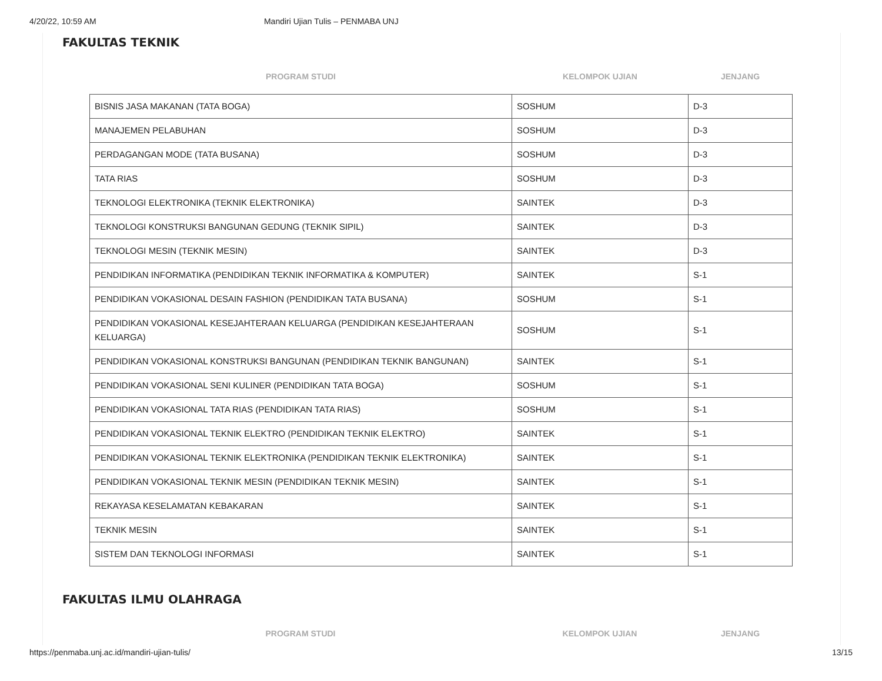4/20/22, 10:59 AM Mandiri Ujian Tulis – PENMABA UNJ
FAKULTAS TEKNIK
| PROGRAM STUDI | KELOMPOK UJIAN | JENJANG |
| --- | --- | --- |
| BISNIS JASA MAKANAN (TATA BOGA) | SOSHUM | D-3 |
| MANAJEMEN PELABUHAN | SOSHUM | D-3 |
| PERDAGANGAN MODE (TATA BUSANA) | SOSHUM | D-3 |
| TATA RIAS | SOSHUM | D-3 |
| TEKNOLOGI ELEKTRONIKA (TEKNIK ELEKTRONIKA) | SAINTEK | D-3 |
| TEKNOLOGI KONSTRUKSI BANGUNAN GEDUNG (TEKNIK SIPIL) | SAINTEK | D-3 |
| TEKNOLOGI MESIN (TEKNIK MESIN) | SAINTEK | D-3 |
| PENDIDIKAN INFORMATIKA (PENDIDIKAN TEKNIK INFORMATIKA & KOMPUTER) | SAINTEK | S-1 |
| PENDIDIKAN VOKASIONAL DESAIN FASHION (PENDIDIKAN TATA BUSANA) | SOSHUM | S-1 |
| PENDIDIKAN VOKASIONAL KESEJAHTERAAN KELUARGA (PENDIDIKAN KESEJAHTERAAN KELUARGA) | SOSHUM | S-1 |
| PENDIDIKAN VOKASIONAL KONSTRUKSI BANGUNAN (PENDIDIKAN TEKNIK BANGUNAN) | SAINTEK | S-1 |
| PENDIDIKAN VOKASIONAL SENI KULINER (PENDIDIKAN TATA BOGA) | SOSHUM | S-1 |
| PENDIDIKAN VOKASIONAL TATA RIAS (PENDIDIKAN TATA RIAS) | SOSHUM | S-1 |
| PENDIDIKAN VOKASIONAL TEKNIK ELEKTRO (PENDIDIKAN TEKNIK ELEKTRO) | SAINTEK | S-1 |
| PENDIDIKAN VOKASIONAL TEKNIK ELEKTRONIKA (PENDIDIKAN TEKNIK ELEKTRONIKA) | SAINTEK | S-1 |
| PENDIDIKAN VOKASIONAL TEKNIK MESIN (PENDIDIKAN TEKNIK MESIN) | SAINTEK | S-1 |
| REKAYASA KESELAMATAN KEBAKARAN | SAINTEK | S-1 |
| TEKNIK MESIN | SAINTEK | S-1 |
| SISTEM DAN TEKNOLOGI INFORMASI | SAINTEK | S-1 |
FAKULTAS ILMU OLAHRAGA
| PROGRAM STUDI | KELOMPOK UJIAN | JENJANG |
| --- | --- | --- |
https://penmaba.unj.ac.id/mandiri-ujian-tulis/ 13/15